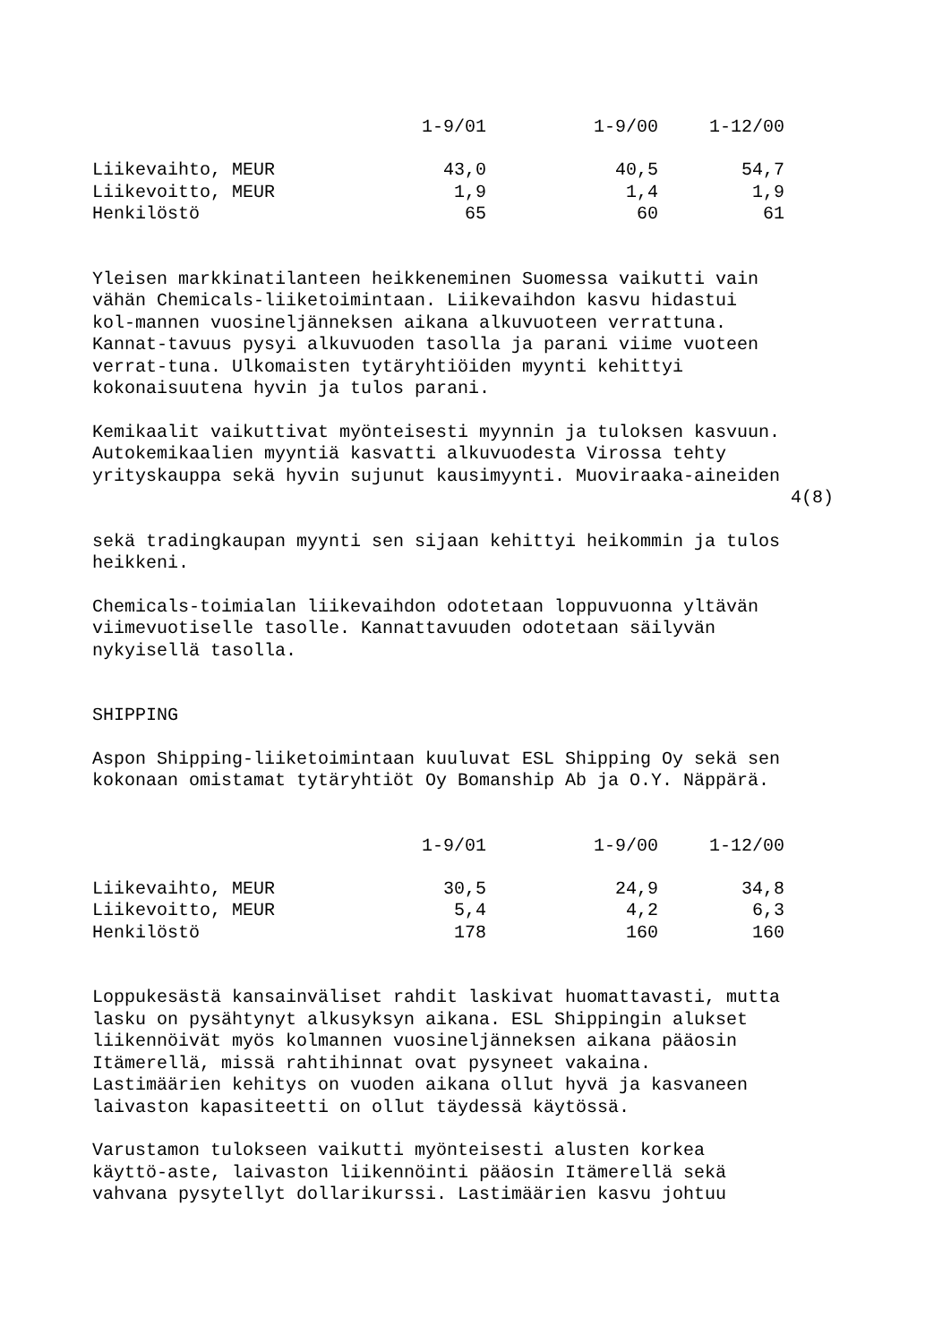| | 1-9/01 | 1-9/00 | 1-12/00 |
| --- | --- | --- | --- |
| Liikevaihto, MEUR | 43,0 | 40,5 | 54,7 |
| Liikevoitto, MEUR | 1,9 | 1,4 | 1,9 |
| Henkilöstö | 65 | 60 | 61 |
Yleisen markkinatilanteen heikkeneminen Suomessa vaikutti vain vähän Chemicals-liiketoimintaan. Liikevaihdon kasvu hidastui kol-mannen vuosineljänneksen aikana alkuvuoteen verrattuna. Kannat-tavuus pysyi alkuvuoden tasolla ja parani viime vuoteen verrat-tuna. Ulkomaisten tytäryhtiöiden myynti kehittyi kokonaisuutena hyvin ja tulos parani.
Kemikaalit vaikuttivat myönteisesti myynnin ja tuloksen kasvuun. Autokemikaalien myyntiä kasvatti alkuvuodesta Virossa tehty yrityskauppa sekä hyvin sujunut kausimyynti. Muoviraaka-aineiden
4(8)
sekä tradingkaupan myynti sen sijaan kehittyi heikommin ja tulos heikkeni.
Chemicals-toimialan liikevaihdon odotetaan loppuvuonna yltävän viimevuotiselle tasolle. Kannattavuuden odotetaan säilyvän nykyisellä tasolla.
SHIPPING
Aspon Shipping-liiketoimintaan kuuluvat ESL Shipping Oy sekä sen kokonaan omistamat tytäryhtiöt Oy Bomanship Ab ja O.Y. Näppärä.
| | 1-9/01 | 1-9/00 | 1-12/00 |
| --- | --- | --- | --- |
| Liikevaihto, MEUR | 30,5 | 24,9 | 34,8 |
| Liikevoitto, MEUR | 5,4 | 4,2 | 6,3 |
| Henkilöstö | 178 | 160 | 160 |
Loppukesästä kansainväliset rahdit laskivat huomattavasti, mutta lasku on pysähtynyt alkusyksyn aikana. ESL Shippingin alukset liikennöivät myös kolmannen vuosineljänneksen aikana pääosin Itämerellä, missä rahtihinnat ovat pysyneet vakaina. Lastimäärien kehitys on vuoden aikana ollut hyvä ja kasvaneen laivaston kapasiteetti on ollut täydessä käytössä.
Varustamon tulokseen vaikutti myönteisesti alusten korkea käyttö-aste, laivaston liikennöinti pääosin Itämerellä sekä vahvana pysytellyt dollarikurssi. Lastimäärien kasvu johtuu